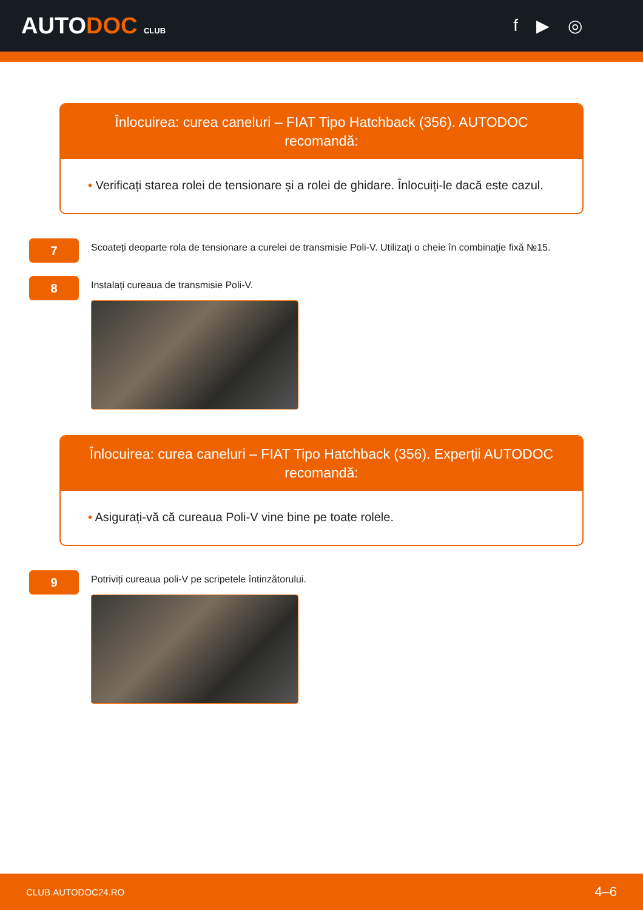AUTODOC CLUB
f ▶ ◎
Înlocuirea: curea caneluri – FIAT Tipo Hatchback (356). AUTODOC recomandă:
• Verificați starea rolei de tensionare și a rolei de ghidare. Înlocuiți-le dacă este cazul.
7
Scoateți deoparte rola de tensionare a curelei de transmisie Poli-V. Utilizați o cheie în combinaţie fixă №15.
8
Instalați cureaua de transmisie Poli-V.
Înlocuirea: curea caneluri – FIAT Tipo Hatchback (356). Experții AUTODOC recomandă:
• Asigurați-vă că cureaua Poli-V vine bine pe toate rolele.
9
Potriviți cureaua poli-V pe scripetele întinzătorului.
CLUB.AUTODOC24.RO 4–6